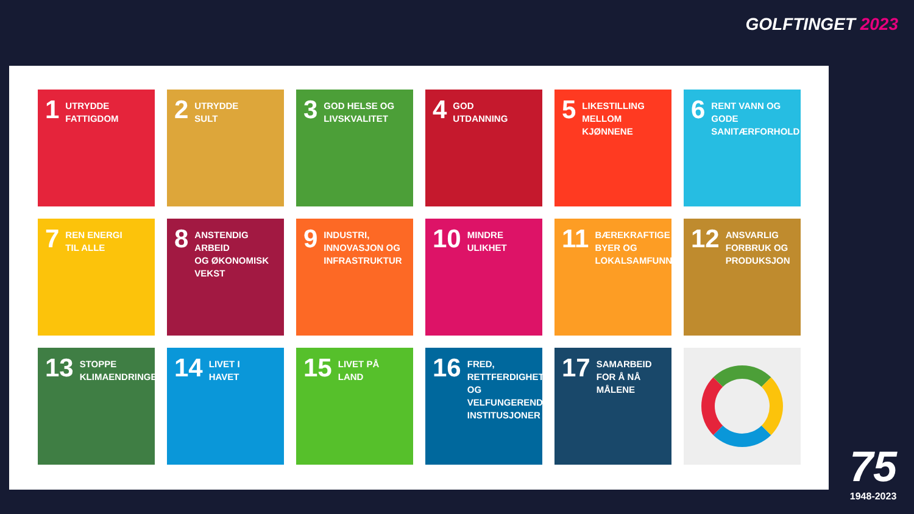GOLFTINGET 2023
1
UTRYDDE
FATTIGDOM
2
UTRYDDE
SULT
3
GOD HELSE OG
LIVSKVALITET
4
GOD
UTDANNING
5
LIKESTILLING
MELLOM KJØNNENE
6
RENT VANN OG GODE
SANITÆRFORHOLD
7
REN ENERGI
TIL ALLE
8
ANSTENDIG ARBEID
OG ØKONOMISK
VEKST
9
INDUSTRI,
INNOVASJON OG
INFRASTRUKTUR
10
MINDRE
ULIKHET
11
BÆREKRAFTIGE
BYER OG
LOKALSAMFUNN
12
ANSVARLIG
FORBRUK OG
PRODUKSJON
13
STOPPE
KLIMAENDRINGENE
14
LIVET I
HAVET
15
LIVET PÅ
LAND
16
FRED, RETTFERDIGHET
OG VELFUNGERENDE
INSTITUSJONER
17
SAMARBEID
FOR Å NÅ MÅLENE
75
1948-2023